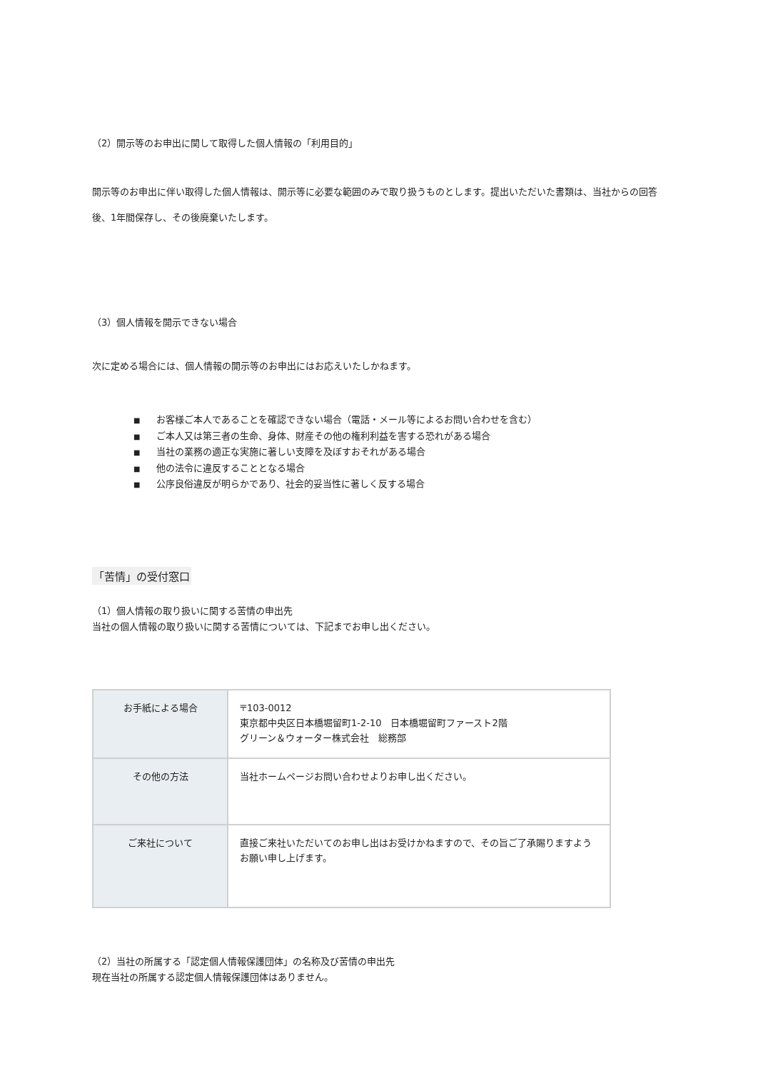（2）開示等のお申出に関して取得した個人情報の「利用目的」
開示等のお申出に伴い取得した個人情報は、開示等に必要な範囲のみで取り扱うものとします。提出いただいた書類は、当社からの回答後、1年間保存し、その後廃棄いたします。
（3）個人情報を開示できない場合
次に定める場合には、個人情報の開示等のお申出にはお応えいたしかねます。
■ お客様ご本人であることを確認できない場合（電話・メール等によるお問い合わせを含む）
■ ご本人又は第三者の生命、身体、財産その他の権利利益を害する恐れがある場合
■ 当社の業務の適正な実施に著しい支障を及ぼすおそれがある場合
■ 他の法令に違反することとなる場合
■ 公序良俗違反が明らかであり、社会的妥当性に著しく反する場合
「苦情」の受付窓口
（1）個人情報の取り扱いに関する苦情の申出先
当社の個人情報の取り扱いに関する苦情については、下記までお申し出ください。
| お手紙による場合 | 〒103-0012 東京都中央区日本橋堀留町1-2-10 日本橋堀留町ファースト2階 グリーン＆ウォーター株式会社 総務部 |
| その他の方法 | 当社ホームページお問い合わせよりお申し出ください。 |
| ご来社について | 直接ご来社いただいてのお申し出はお受けかねますので、その旨ご了承賜りますようお願い申し上げます。 |
（2）当社の所属する「認定個人情報保護団体」の名称及び苦情の申出先
現在当社の所属する認定個人情報保護団体はありません。